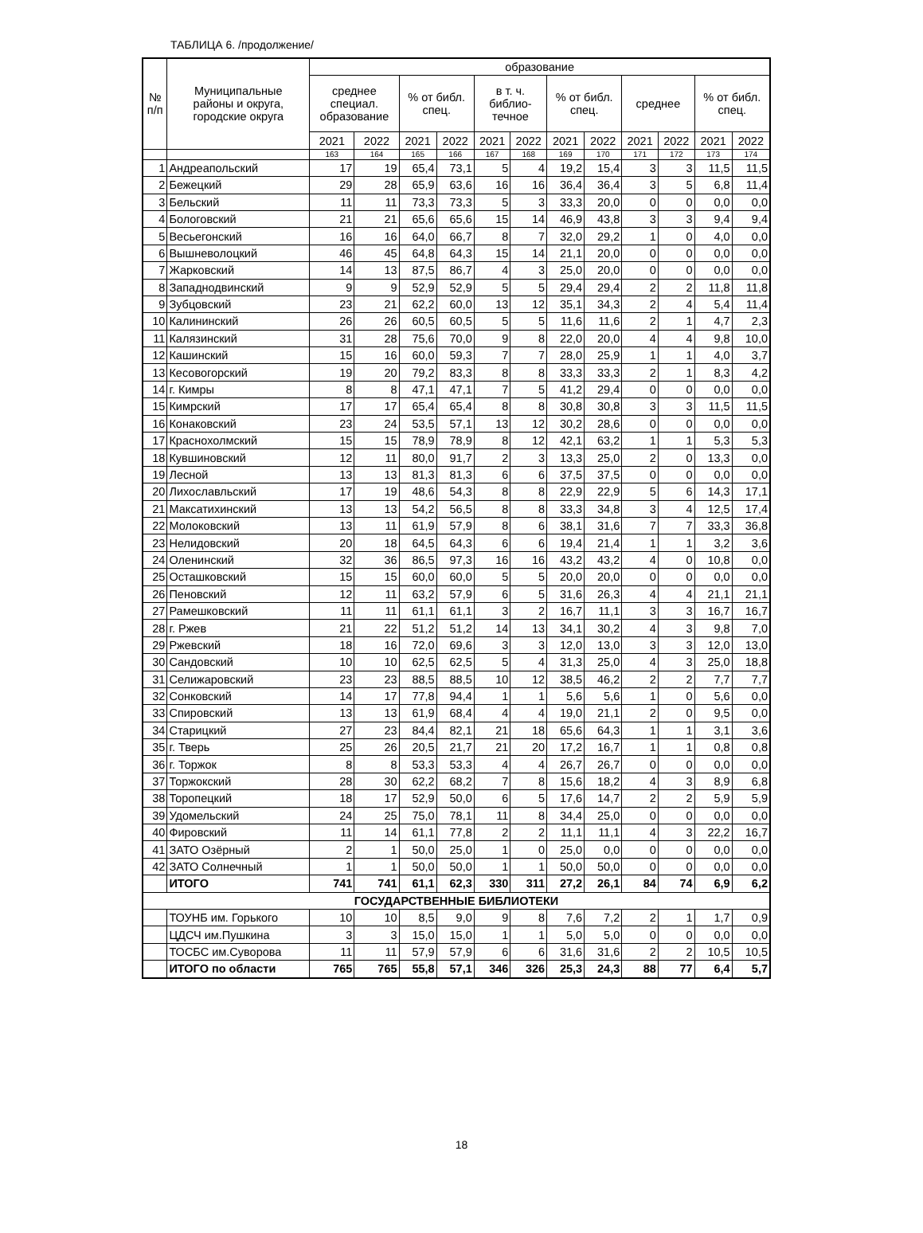ТАБЛИЦА 6. /продолжение/
| № п/п | Муниципальные районы и округа, городские округа | образование | | | | | | | | | | | |
| --- | --- | --- | --- | --- | --- | --- | --- | --- | --- | --- | --- | --- | --- |
| | | среднее специал. образование | | % от библ. спец. | | в т. ч. библио- течное | | % от библ. спец. | | среднее | | % от библ. спец. | |
| | | 2021 | 2022 | 2021 | 2022 | 2021 | 2022 | 2021 | 2022 | 2021 | 2022 | 2021 | 2022 |
| | | 163 | 164 | 165 | 166 | 167 | 168 | 169 | 170 | 171 | 172 | 173 | 174 |
| 1 | Андреапольский | 17 | 19 | 65,4 | 73,1 | 5 | 4 | 19,2 | 15,4 | 3 | 3 | 11,5 | 11,5 |
| 2 | Бежецкий | 29 | 28 | 65,9 | 63,6 | 16 | 16 | 36,4 | 36,4 | 3 | 5 | 6,8 | 11,4 |
| 3 | Бельский | 11 | 11 | 73,3 | 73,3 | 5 | 3 | 33,3 | 20,0 | 0 | 0 | 0,0 | 0,0 |
| 4 | Бологовский | 21 | 21 | 65,6 | 65,6 | 15 | 14 | 46,9 | 43,8 | 3 | 3 | 9,4 | 9,4 |
| 5 | Весьегонский | 16 | 16 | 64,0 | 66,7 | 8 | 7 | 32,0 | 29,2 | 1 | 0 | 4,0 | 0,0 |
| 6 | Вышневолоцкий | 46 | 45 | 64,8 | 64,3 | 15 | 14 | 21,1 | 20,0 | 0 | 0 | 0,0 | 0,0 |
| 7 | Жарковский | 14 | 13 | 87,5 | 86,7 | 4 | 3 | 25,0 | 20,0 | 0 | 0 | 0,0 | 0,0 |
| 8 | Западнодвинский | 9 | 9 | 52,9 | 52,9 | 5 | 5 | 29,4 | 29,4 | 2 | 2 | 11,8 | 11,8 |
| 9 | Зубцовский | 23 | 21 | 62,2 | 60,0 | 13 | 12 | 35,1 | 34,3 | 2 | 4 | 5,4 | 11,4 |
| 10 | Калининский | 26 | 26 | 60,5 | 60,5 | 5 | 5 | 11,6 | 11,6 | 2 | 1 | 4,7 | 2,3 |
| 11 | Калязинский | 31 | 28 | 75,6 | 70,0 | 9 | 8 | 22,0 | 20,0 | 4 | 4 | 9,8 | 10,0 |
| 12 | Кашинский | 15 | 16 | 60,0 | 59,3 | 7 | 7 | 28,0 | 25,9 | 1 | 1 | 4,0 | 3,7 |
| 13 | Кесовогорский | 19 | 20 | 79,2 | 83,3 | 8 | 8 | 33,3 | 33,3 | 2 | 1 | 8,3 | 4,2 |
| 14 | г. Кимры | 8 | 8 | 47,1 | 47,1 | 7 | 5 | 41,2 | 29,4 | 0 | 0 | 0,0 | 0,0 |
| 15 | Кимрский | 17 | 17 | 65,4 | 65,4 | 8 | 8 | 30,8 | 30,8 | 3 | 3 | 11,5 | 11,5 |
| 16 | Конаковский | 23 | 24 | 53,5 | 57,1 | 13 | 12 | 30,2 | 28,6 | 0 | 0 | 0,0 | 0,0 |
| 17 | Краснохолмский | 15 | 15 | 78,9 | 78,9 | 8 | 12 | 42,1 | 63,2 | 1 | 1 | 5,3 | 5,3 |
| 18 | Кувшиновский | 12 | 11 | 80,0 | 91,7 | 2 | 3 | 13,3 | 25,0 | 2 | 0 | 13,3 | 0,0 |
| 19 | Лесной | 13 | 13 | 81,3 | 81,3 | 6 | 6 | 37,5 | 37,5 | 0 | 0 | 0,0 | 0,0 |
| 20 | Лихославльский | 17 | 19 | 48,6 | 54,3 | 8 | 8 | 22,9 | 22,9 | 5 | 6 | 14,3 | 17,1 |
| 21 | Максатихинский | 13 | 13 | 54,2 | 56,5 | 8 | 8 | 33,3 | 34,8 | 3 | 4 | 12,5 | 17,4 |
| 22 | Молоковский | 13 | 11 | 61,9 | 57,9 | 8 | 6 | 38,1 | 31,6 | 7 | 7 | 33,3 | 36,8 |
| 23 | Нелидовский | 20 | 18 | 64,5 | 64,3 | 6 | 6 | 19,4 | 21,4 | 1 | 1 | 3,2 | 3,6 |
| 24 | Оленинский | 32 | 36 | 86,5 | 97,3 | 16 | 16 | 43,2 | 43,2 | 4 | 0 | 10,8 | 0,0 |
| 25 | Осташковский | 15 | 15 | 60,0 | 60,0 | 5 | 5 | 20,0 | 20,0 | 0 | 0 | 0,0 | 0,0 |
| 26 | Пеновский | 12 | 11 | 63,2 | 57,9 | 6 | 5 | 31,6 | 26,3 | 4 | 4 | 21,1 | 21,1 |
| 27 | Рамешковский | 11 | 11 | 61,1 | 61,1 | 3 | 2 | 16,7 | 11,1 | 3 | 3 | 16,7 | 16,7 |
| 28 | г. Ржев | 21 | 22 | 51,2 | 51,2 | 14 | 13 | 34,1 | 30,2 | 4 | 3 | 9,8 | 7,0 |
| 29 | Ржевский | 18 | 16 | 72,0 | 69,6 | 3 | 3 | 12,0 | 13,0 | 3 | 3 | 12,0 | 13,0 |
| 30 | Сандовский | 10 | 10 | 62,5 | 62,5 | 5 | 4 | 31,3 | 25,0 | 4 | 3 | 25,0 | 18,8 |
| 31 | Селижаровский | 23 | 23 | 88,5 | 88,5 | 10 | 12 | 38,5 | 46,2 | 2 | 2 | 7,7 | 7,7 |
| 32 | Сонковский | 14 | 17 | 77,8 | 94,4 | 1 | 1 | 5,6 | 5,6 | 1 | 0 | 5,6 | 0,0 |
| 33 | Спировский | 13 | 13 | 61,9 | 68,4 | 4 | 4 | 19,0 | 21,1 | 2 | 0 | 9,5 | 0,0 |
| 34 | Старицкий | 27 | 23 | 84,4 | 82,1 | 21 | 18 | 65,6 | 64,3 | 1 | 1 | 3,1 | 3,6 |
| 35 | г. Тверь | 25 | 26 | 20,5 | 21,7 | 21 | 20 | 17,2 | 16,7 | 1 | 1 | 0,8 | 0,8 |
| 36 | г. Торжок | 8 | 8 | 53,3 | 53,3 | 4 | 4 | 26,7 | 26,7 | 0 | 0 | 0,0 | 0,0 |
| 37 | Торжокский | 28 | 30 | 62,2 | 68,2 | 7 | 8 | 15,6 | 18,2 | 4 | 3 | 8,9 | 6,8 |
| 38 | Торопецкий | 18 | 17 | 52,9 | 50,0 | 6 | 5 | 17,6 | 14,7 | 2 | 2 | 5,9 | 5,9 |
| 39 | Удомельский | 24 | 25 | 75,0 | 78,1 | 11 | 8 | 34,4 | 25,0 | 0 | 0 | 0,0 | 0,0 |
| 40 | Фировский | 11 | 14 | 61,1 | 77,8 | 2 | 2 | 11,1 | 11,1 | 4 | 3 | 22,2 | 16,7 |
| 41 | ЗАТО Озёрный | 2 | 1 | 50,0 | 25,0 | 1 | 0 | 25,0 | 0,0 | 0 | 0 | 0,0 | 0,0 |
| 42 | ЗАТО Солнечный | 1 | 1 | 50,0 | 50,0 | 1 | 1 | 50,0 | 50,0 | 0 | 0 | 0,0 | 0,0 |
| | ИТОГО | 741 | 741 | 61,1 | 62,3 | 330 | 311 | 27,2 | 26,1 | 84 | 74 | 6,9 | 6,2 |
| ГОСУДАРСТВЕННЫЕ БИБЛИОТЕКИ | | | | | | | | | | | | | |
| | ТОУНБ им. Горького | 10 | 10 | 8,5 | 9,0 | 9 | 8 | 7,6 | 7,2 | 2 | 1 | 1,7 | 0,9 |
| | ЦДСЧ им.Пушкина | 3 | 3 | 15,0 | 15,0 | 1 | 1 | 5,0 | 5,0 | 0 | 0 | 0,0 | 0,0 |
| | ТОСБС им.Суворова | 11 | 11 | 57,9 | 57,9 | 6 | 6 | 31,6 | 31,6 | 2 | 2 | 10,5 | 10,5 |
| | ИТОГО по области | 765 | 765 | 55,8 | 57,1 | 346 | 326 | 25,3 | 24,3 | 88 | 77 | 6,4 | 5,7 |
18